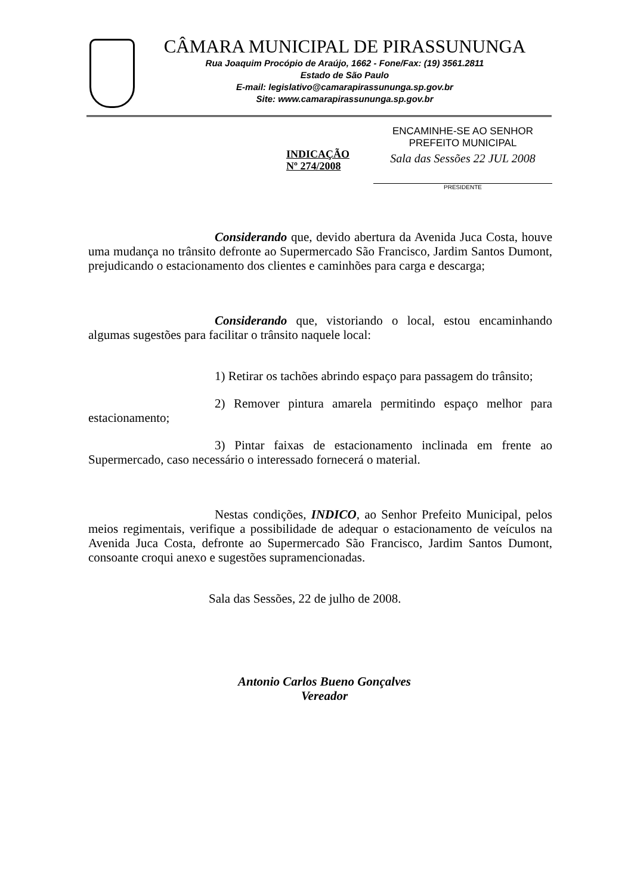CÂMARA MUNICIPAL DE PIRASSUNUNGA
Rua Joaquim Procópio de Araújo, 1662 - Fone/Fax: (19) 3561.2811
Estado de São Paulo
E-mail: legislativo@camarapirassununga.sp.gov.br
Site: www.camarapirassununga.sp.gov.br
INDICAÇÃO
Nº 274/2008
ENCAMINHE-SE AO SENHOR
PREFEITO MUNICIPAL
Sala das Sessões 22 JUL 2008
PRESIDENTE
Considerando que, devido abertura da Avenida Juca Costa, houve uma mudança no trânsito defronte ao Supermercado São Francisco, Jardim Santos Dumont, prejudicando o estacionamento dos clientes e caminhões para carga e descarga;
Considerando que, vistoriando o local, estou encaminhando algumas sugestões para facilitar o trânsito naquele local:
1) Retirar os tachões abrindo espaço para passagem do trânsito;
2) Remover pintura amarela permitindo espaço melhor para estacionamento;
3) Pintar faixas de estacionamento inclinada em frente ao Supermercado, caso necessário o interessado fornecerá o material.
Nestas condições, INDICO, ao Senhor Prefeito Municipal, pelos meios regimentais, verifique a possibilidade de adequar o estacionamento de veículos na Avenida Juca Costa, defronte ao Supermercado São Francisco, Jardim Santos Dumont, consoante croqui anexo e sugestões supramencionadas.
Sala das Sessões, 22 de julho de 2008.
Antonio Carlos Bueno Gonçalves
Vereador